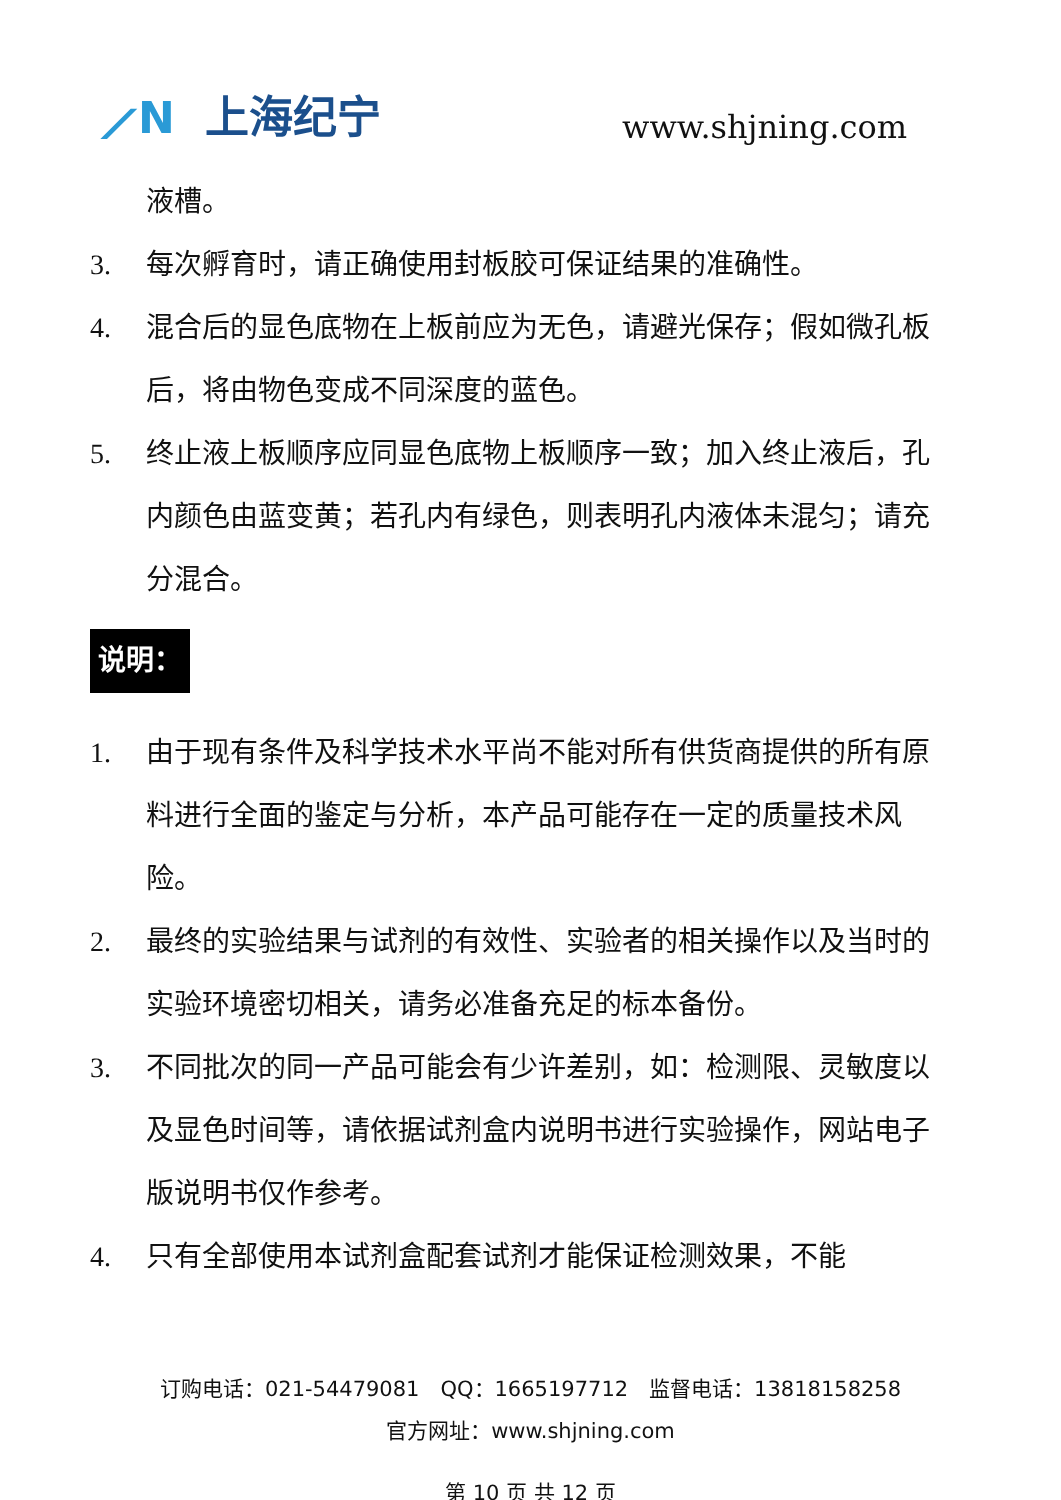⟋N 上海纪宁 www.shjning.com
液槽。
3. 每次孵育时，请正确使用封板胶可保证结果的准确性。
4. 混合后的显色底物在上板前应为无色，请避光保存；假如微孔板后，将由物色变成不同深度的蓝色。
5. 终止液上板顺序应同显色底物上板顺序一致；加入终止液后，孔内颜色由蓝变黄；若孔内有绿色，则表明孔内液体未混匀；请充分混合。
说明：
1. 由于现有条件及科学技术水平尚不能对所有供货商提供的所有原料进行全面的鉴定与分析，本产品可能存在一定的质量技术风险。
2. 最终的实验结果与试剂的有效性、实验者的相关操作以及当时的实验环境密切相关，请务必准备充足的标本备份。
3. 不同批次的同一产品可能会有少许差别，如：检测限、灵敏度以及显色时间等，请依据试剂盒内说明书进行实验操作，网站电子版说明书仅作参考。
4. 只有全部使用本试剂盒配套试剂才能保证检测效果，不能
订购电话：021-54479081　QQ：1665197712　监督电话：13818158258
官方网址：www.shjning.com
第 10 页 共 12 页